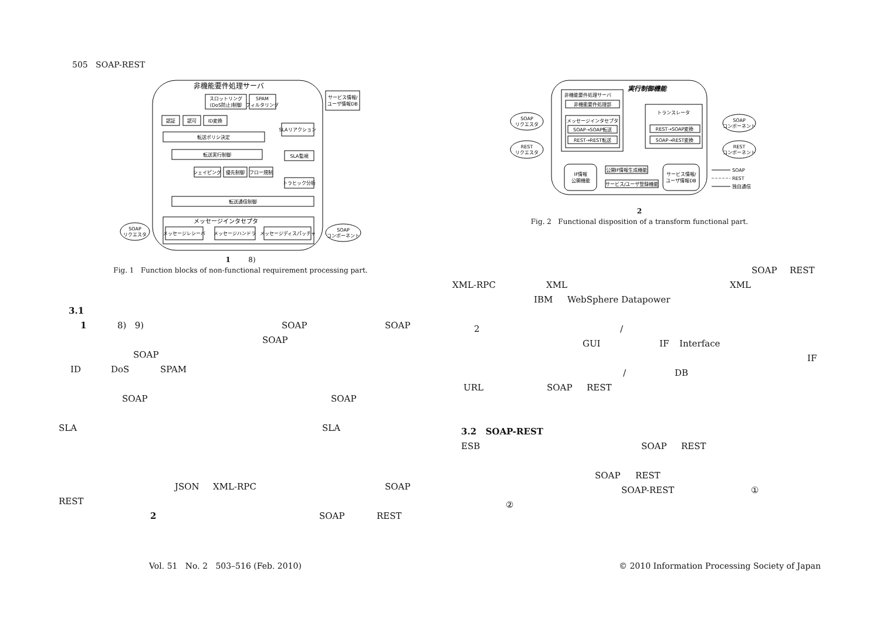505 SOAP-REST
非機能要件処理サーバ
スロットリング
(DoS防止)制御
SPAM
フィルタリング
サービス情報/
ユーザ情報DB
認証
認可
ID変換
転送ポリシ決定
SLAリアクション
転送実行制御
SLA監視
シェイピング
優先制御
フロー規制
トラヒック分析
転送通信制御
メッセージインタセプタ
SOAP
リクエスタ
メッセージレシーバ
メッセージハンドラ
メッセージディスパッチャ
SOAP
コンポーネント
1 8)
Fig. 1 Function blocks of non-functional requirement processing part.
3.1
1 8) 9) SOAP SOAP
SOAP
SOAP
ID DoS SPAM
SOAP SOAP
SLA SLA
JSON XML-RPC SOAP
REST
2 SOAP REST
実行制御機能
非機能要件処理サーバ
非機能要件処理部
メッセージインタセプタ
SOAP→SOAP転送
REST→REST転送
トランスレータ
REST→SOAP変換
SOAP→REST変換
SOAP
リクエスタ
REST
リクエスタ
SOAP
コンポーネント
REST
コンポーネント
IF情報
公開機能
公開IF情報生成機能
サービス/ユーザ登録機能
サービス情報/
ユーザ情報DB
SOAP
REST
独自通信
2
Fig. 2 Functional disposition of a transform functional part.
SOAP REST
XML-RPC XML XML
IBM WebSphere Datapower
2 /
GUI IF Interface
IF
/ DB
URL SOAP REST
3.2 SOAP-REST
ESB SOAP REST
SOAP REST
SOAP-REST ①
②
Vol. 51 No. 2 503–516 (Feb. 2010)
© 2010 Information Processing Society of Japan